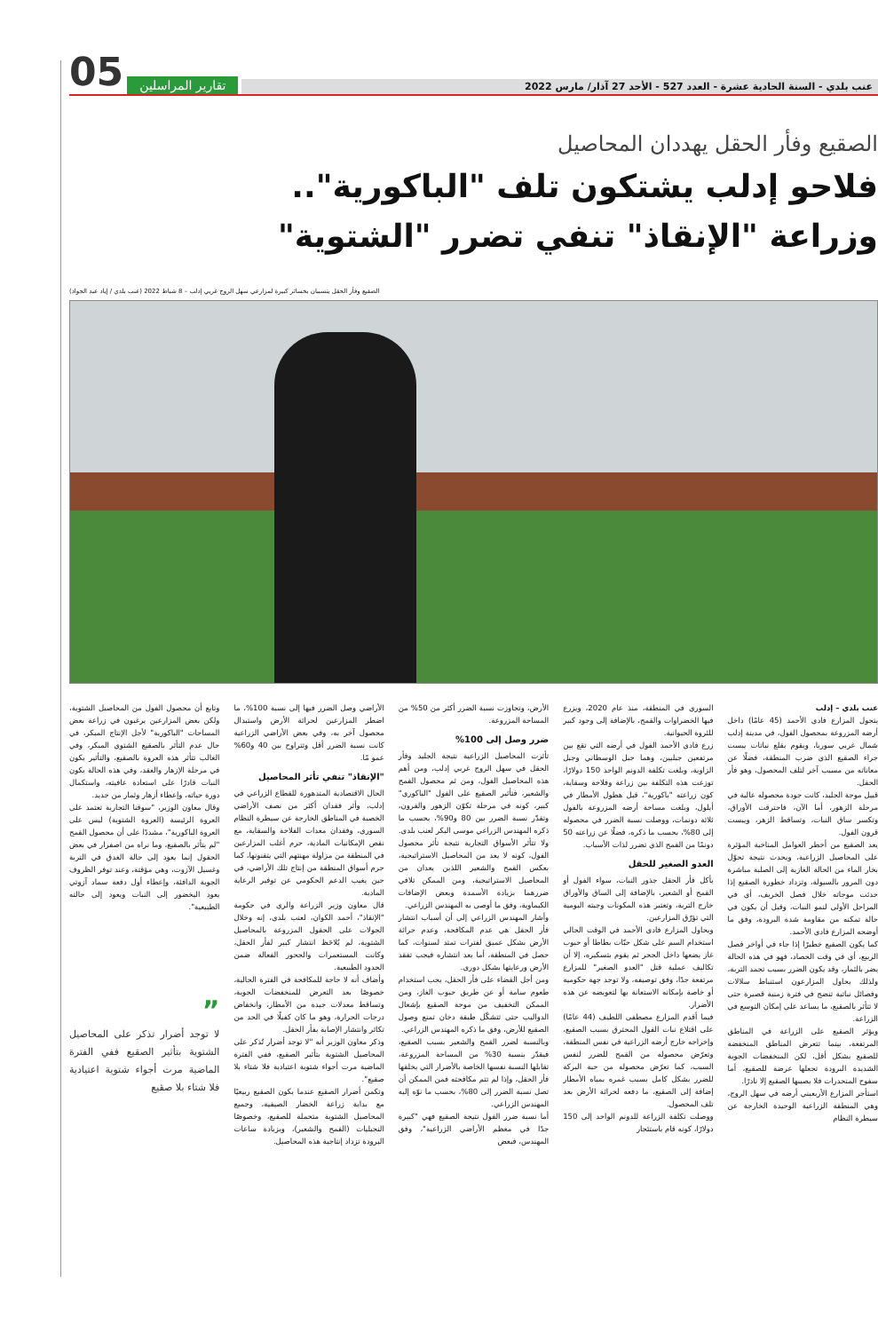عنب بلدي - السنة الحادية عشرة - العدد 527 - الأحد 27 آذار/ مارس 2022
تقارير المراسلين
05
الصقيع وفأر الحقل يهددان المحاصيل
فلاحو إدلب يشتكون تلف "الباكورية"..
وزراعة "الإنقاذ" تنفي تضرر "الشتوية"
الصقيع وفأر الحقل يتسببان بخسائر كبيرة لمزارعي سهل الروج غربي إدلب – 8 شباط 2022 (عنب بلدي / إياد عبد الجواد)
عنب بلدي – إدلب
يتجول المزارع فادي الأحمد (45 عامًا) داخل أرضه المزروعة بمحصول الفول، في مدينة إدلب شمال غربي سوريا، ويقوم بقلع نباتات يبست جراء الصقيع الذي ضرب المنطقة، فضلًا عن معاناته من مسبب آخر لتلف المحصول، وهو فأر الحقل.
قبيل موجة الجليد، كانت جودة محصوله عالية في مرحلة الزهور، أما الآن، فاحترقت الأوراق، وتكسر ساق النبات، وتساقط الزهر، ويبست قرون الفول.
يعد الصقيع من أخطر العوامل المناخية المؤثرة على المحاصيل الزراعية، ويحدث نتيجة تحوّل بخار الماء من الحالة الغازية إلى الصلبة مباشرة دون المرور بالسيولة، وتزداد خطورة الصقيع إذا حدثت موجاته خلال فصل الخريف، أي في المراحل الأولى لنمو النبات، وقبل أن يكون في حالة تمكنه من مقاومة شدة البرودة، وفق ما أوضحه المزارع فادي الأحمد.
كما يكون الصقيع خطيرًا إذا جاء في أواخر فصل الربيع، أي في وقت الحصاد، فهو في هذه الحالة يضر بالثمار، وقد يكون الضرر بسبب تجمد التربة، ولذلك يحاول المزارعون استنباط سلالات وفصائل نباتية تنضج في فترة زمنية قصيرة حتى لا تتأثر بالصقيع، ما يساعد على إمكان التوسع في الزراعة.
ويؤثر الصقيع على الزراعة في المناطق المرتفعة، بينما تتعرض المناطق المنخفضة للصقيع بشكل أقل، لكن المنخفضات الجوية الشديدة البرودة تجعلها عرضة للصقيع، أما سفوح المنحدرات فلا يصيبها الصقيع إلا نادرًا.
استأجر المزارع الأربعيني أرضه في سهل الروج، وهي المنطقة الزراعية الوحيدة الخارجة عن سيطرة النظام
السوري في المنطقة، منذ عام 2020، ويزرع فيها الخضراوات والقمح، بالإضافة إلى وجود كبير للثروة الحيوانية.
زرع فادي الأحمد الفول في أرضه التي تقع بين مرتفعين جبليين، وهما جبل الوسطاني وجبل الزاوية، وبلغت تكلفة الدونم الواحد 150 دولارًا، توزعت هذه التكلفة بين زراعة وفلاحة وسقاية، كون زراعته "باكورية"، قبل هطول الأمطار في أيلول، وبلغت مساحة أرضه المزروعة بالفول ثلاثة دونمات، ووصلت نسبة الضرر في محصوله إلى 80%، بحسب ما ذكره، فضلًا عن زراعته 50 دونمًا من القمح الذي تضرر لذات الأسباب.
العدو الصغير للحقل
يأكل فأر الحقل جذور النبات، سواء الفول أو القمح أو الشعير، بالإضافة إلى الساق والأوراق خارج التربة، وتعتبر هذه المكونات وجبته اليومية التي تؤرّق المزارعين.
ويحاول المزارع فادي الأحمد في الوقت الحالي استخدام السم على شكل حبّات بطاطا أو حبوب غاز يضعها داخل الجحر ثم يقوم بتسكيره، إلا أن تكاليف عملية قتل "العدو الصغير" للمزارع مرتفعة جدًا، وفق توصيفه، ولا توجد جهة حكومية أو خاصة بإمكانه الاستعانة بها لتعويضه عن هذه الأضرار.
فيما أقدم المزارع مصطفى اللطيف (44 عامًا) على اقتلاع نبات الفول المحترق بسبب الصقيع، وإخراجه خارج أرضه الزراعية في نفس المنطقة، وتعرّض محصوله من القمح للضرر لنفس السبب، كما تعرّض محصوله من حبة البركة للضرر بشكل كامل بسبب غمره بمياه الأمطار إضافة إلى الصقيع، ما دفعه لحراثة الأرض بعد تلف المحصول.
ووصلت تكلفة الزراعة للدونم الواحد إلى 150 دولارًا، كونه قام باستئجار
الأرض، وتجاوزت نسبة الضرر أكثر من 50% من المساحة المزروعة.
ضرر وصل إلى 100%
تأثرت المحاصيل الزراعية نتيجة الجليد وفأر الحقل في سهل الروج غربي إدلب، ومن أهم هذه المحاصيل الفول، ومن ثم محصول القمح والشعير، فتأثير الصقيع على الفول "الباكوري" كبير، كونه في مرحلة تكوّن الزهور والقرون، وتقدّر نسبة الضرر بين 80 و90%، بحسب ما ذكره المهندس الزراعي موسى البكر لعنب بلدي.
ولا تتأثر الأسواق التجارية نتيجة تأثر محصول الفول، كونه لا يعد من المحاصيل الاستراتيجية، بعكس القمح والشعير اللذين يعدان من المحاصيل الاستراتيجية، ومن الممكن تلافي ضررهما بزيادة الأسمدة وبعض الإضافات الكيماوية، وفق ما أوصى به المهندس الزراعي.
وأشار المهندس الزراعي إلى أن أسباب انتشار فأر الحقل هي عدم المكافحة، وعدم حراثة الأرض بشكل عميق لفترات تمتد لسنوات، كما حصل في المنطقة، أما بعد انتشاره فيجب تفقد الأرض ورعايتها بشكل دوري.
ومن أجل القضاء على فأر الحقل، يجب استخدام طعوم سامة أو عن طريق حبوب الغاز، ومن الممكن التخفيف من موجة الصقيع بإشعال الدواليب حتى تتشكّل طبقة دخان تمنع وصول الصقيع للأرض، وفق ما ذكره المهندس الزراعي.
وبالنسبة لضرر القمح والشعير بسبب الصقيع، فيقدّر بنسبة 30% من المساحة المزروعة، تقابلها النسبة نفسها الخاصة بالأضرار التي يخلقها فأر الحقل، وإذا لم تتم مكافحته فمن الممكن أن تصل نسبة الضرر إلى 80%، بحسب ما نوّه إليه المهندس الزراعي.
أما نسبة ضرر الفول نتيجة الصقيع فهي "كبيرة جدًا في معظم الأراضي الزراعية"، وفق المهندس، فبعض
الأراضي وصل الضرر فيها إلى نسبة 100%، ما اضطر المزارعين لحراثة الأرض واستبدال محصول آخر به، وفي بعض الأراضي الزراعية كانت نسبة الضرر أقل وتتراوح بين 40 و60% عمو مًا.
"الإنقاذ" تنفي تأثر المحاصيل
الحال الاقتصادية المتدهورة للقطاع الزراعي في إدلب، وأثر فقدان أكثر من نصف الأراضي الخصبة في المناطق الخارجة عن سيطرة النظام السوري، وفقدان معدات الفلاحة والسقاية، مع نقص الإمكانيات المادية، حرم أغلب المزارعين في المنطقة من مزاولة مهنتهم التي يتقنونها، كما حرم أسواق المنطقة من إنتاج تلك الأراضي، في حين يغيب الدعم الحكومي عن توفير الرعاية المادية.
قال معاون وزير الزراعة والري في حكومة "الإنقاذ"، أحمد الكوان، لعنب بلدي، إنه وخلال الجولات على الحقول المزروعة بالمحاصيل الشتوية، لم يُلاحَظ انتشار كبير لفأر الحقل، وكانت المستعمرات والجحور الفعالة ضمن الحدود الطبيعية.
وأضاف أنه لا حاجة للمكافحة في الفترة الحالية، خصوصًا بعد التعرض للمنخفضات الجوية، وتساقط معدلات جيدة من الأمطار، وانخفاض درجات الحرارة، وهو ما كان كفيلًا في الحد من تكاثر وانتشار الإصابة بفأر الحقل.
وذكر معاون الوزير أنه "لا توجد أضرار تُذكر على المحاصيل الشتوية بتأثير الصقيع، ففي الفترة الماضية مرت أجواء شتوية اعتيادية فلا شتاء بلا صقيع".
وتكمن أضرار الصقيع عندما يكون الصقيع ربيعيًا مع بداية زراعة الخضار الصيفية، وجميع المحاصيل الشتوية متحملة للصقيع، وخصوصًا النجيليات (القمح والشعير)، وبزيادة ساعات البرودة تزداد إنتاجية هذه المحاصيل.
وتابع أن محصول الفول من المحاصيل الشتوية، ولكن بعض المزارعين يرغبون في زراعة بعض المساحات "الباكورية" لأجل الإنتاج المبكر، في حال عدم التأثر بالصقيع الشتوي المبكر، وفي الغالب تتأثر هذه العروة بالصقيع، والتأثير يكون في مرحلة الإزهار والعقد، وفي هذه الحالة يكون النبات قادرًا على استعادة عافيته، واستكمال دورة حياته، وإعطاء أزهار وثمار من جديد.
وقال معاون الوزير، "سوقنا التجارية تعتمد على العروة الرئيسة (العروة الشتوية) ليس على العروة الباكورية"، مشددًا على أن محصول القمح "لم يتأثر بالصقيع، وما نراه من اصفرار في بعض الحقول إنما يعود إلى حالة الغدق في التربة وغسيل الآزوت، وهي مؤقتة، وعند توفر الظروف الجوية الدافئة، وإعطاء أول دفعة سماد آزوتي يعود اليخضور إلى النبات ويعود إلى حالته الطبيعية".
”
لا توجد أضرار تذكر على المحاصيل الشتوية بتأثير الصقيع ففي الفترة الماضية مرت أجواء شتوية اعتيادية فلا شتاء بلا صقيع